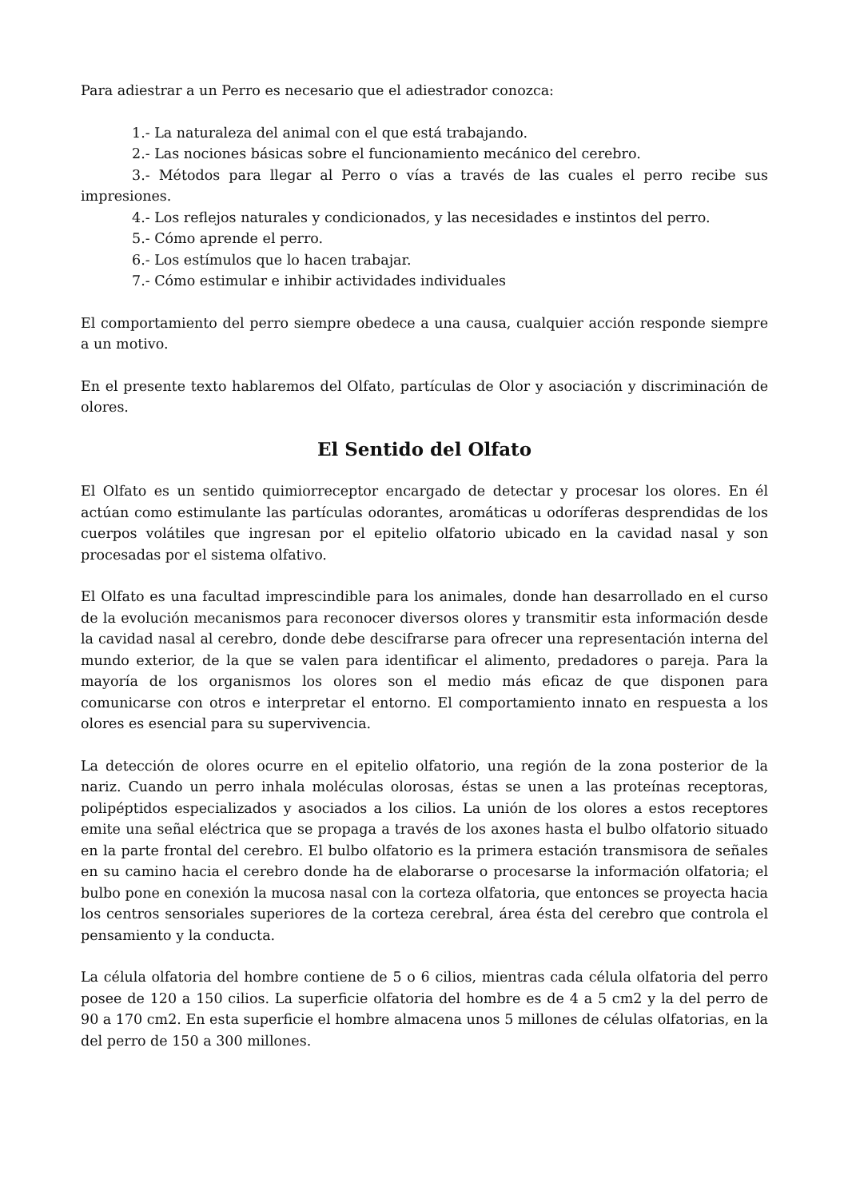Para adiestrar a un Perro es necesario que el adiestrador conozca:
1.- La naturaleza del animal con el que está trabajando.
2.- Las nociones básicas sobre el funcionamiento mecánico del cerebro.
3.- Métodos para llegar al Perro o vías a través de las cuales el perro recibe sus impresiones.
4.- Los reflejos naturales y condicionados, y las necesidades e instintos del perro.
5.- Cómo aprende el perro.
6.- Los estímulos que lo hacen trabajar.
7.- Cómo estimular e inhibir actividades individuales
El comportamiento del perro siempre obedece a una causa, cualquier acción responde siempre a un motivo.
En el presente texto hablaremos del Olfato, partículas de Olor y asociación y discriminación de olores.
El Sentido del Olfato
El Olfato es un sentido quimiorreceptor encargado de detectar y procesar los olores. En él actúan como estimulante las partículas odorantes, aromáticas u odoríferas desprendidas de los cuerpos volátiles que ingresan por el epitelio olfatorio ubicado en la cavidad nasal y son procesadas por el sistema olfativo.
El Olfato es una facultad imprescindible para los animales, donde han desarrollado en el curso de la evolución mecanismos para reconocer diversos olores y transmitir esta información desde la cavidad nasal al cerebro, donde debe descifrarse para ofrecer una representación interna del mundo exterior, de la que se valen para identificar el alimento, predadores o pareja. Para la mayoría de los organismos los olores son el medio más eficaz de que disponen para comunicarse con otros e interpretar el entorno. El comportamiento innato en respuesta a los olores es esencial para su supervivencia.
La detección de olores ocurre en el epitelio olfatorio, una región de la zona posterior de la nariz. Cuando un perro inhala moléculas olorosas, éstas se unen a las proteínas receptoras, polipéptidos especializados y asociados a los cilios. La unión de los olores a estos receptores emite una señal eléctrica que se propaga a través de los axones hasta el bulbo olfatorio situado en la parte frontal del cerebro. El bulbo olfatorio es la primera estación transmisora de señales en su camino hacia el cerebro donde ha de elaborarse o procesarse la información olfatoria; el bulbo pone en conexión la mucosa nasal con la corteza olfatoria, que entonces se proyecta hacia los centros sensoriales superiores de la corteza cerebral, área ésta del cerebro que controla el pensamiento y la conducta.
La célula olfatoria del hombre contiene de 5 o 6 cilios, mientras cada célula olfatoria del perro posee de 120 a 150 cilios. La superficie olfatoria del hombre es de 4 a 5 cm2 y la del perro de 90 a 170 cm2. En esta superficie el hombre almacena unos 5 millones de células olfatorias, en la del perro de 150 a 300 millones.